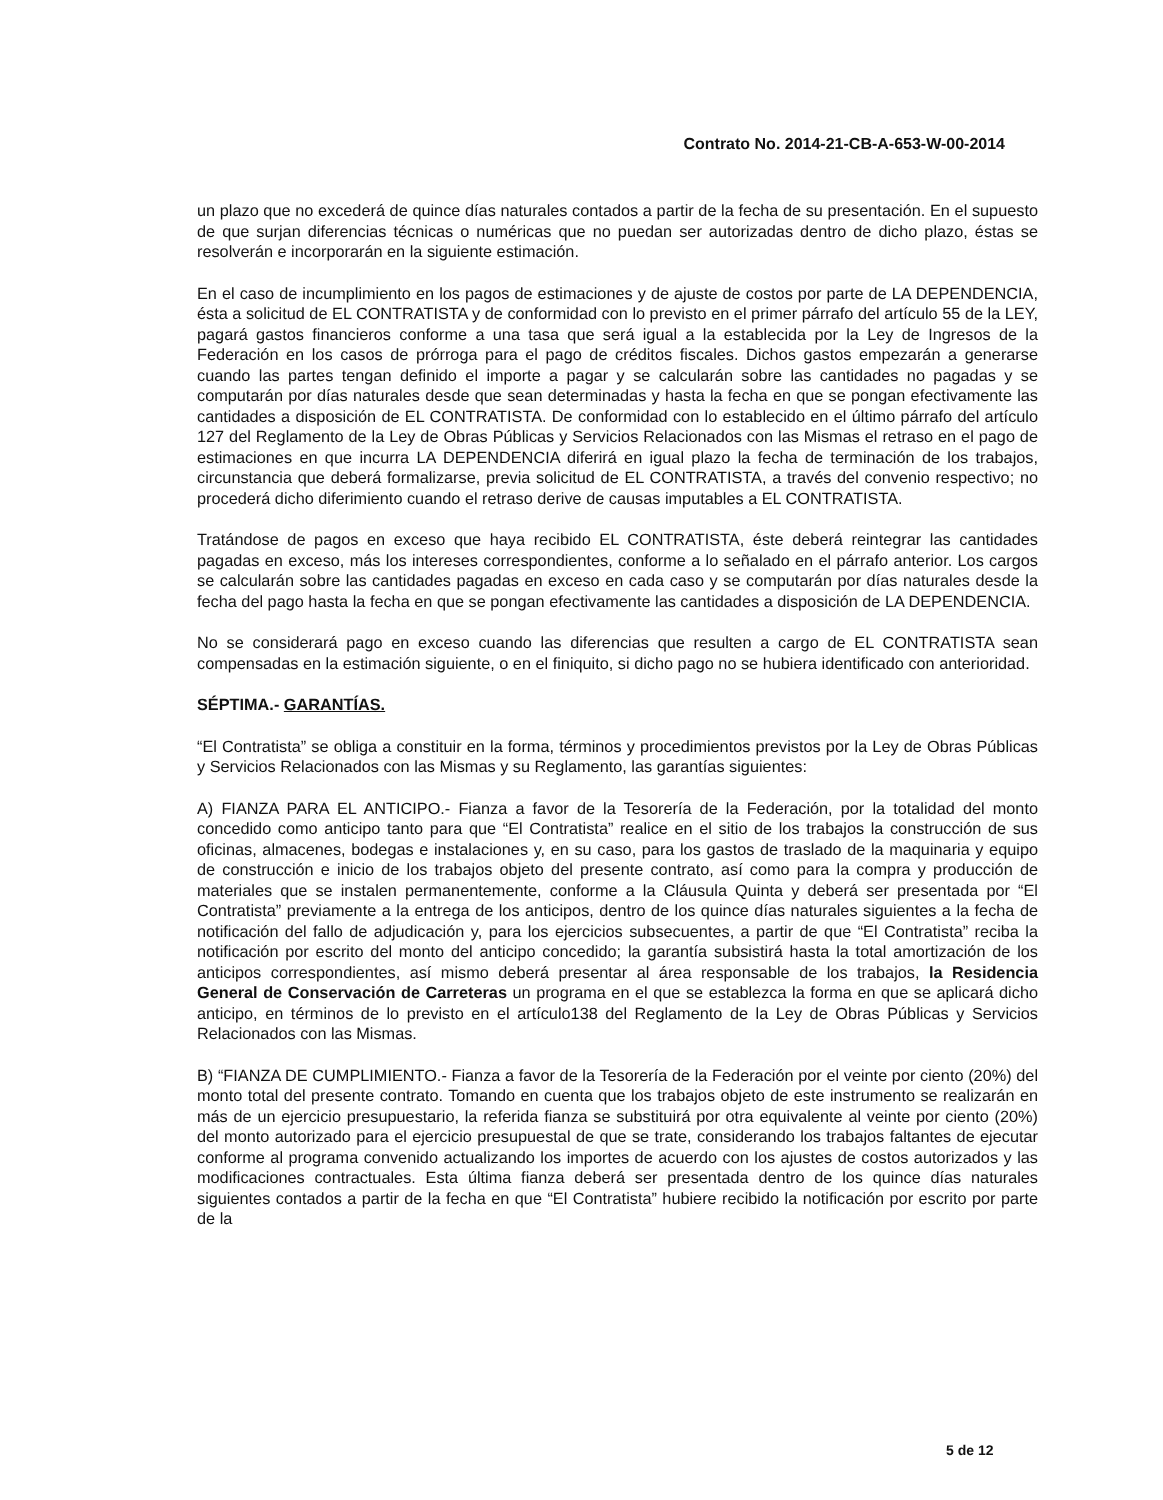Contrato No. 2014-21-CB-A-653-W-00-2014
un plazo que no excederá de quince días naturales contados a partir de la fecha de su presentación. En el supuesto de que surjan diferencias técnicas o numéricas que no puedan ser autorizadas dentro de dicho plazo, éstas se resolverán e incorporarán en la siguiente estimación.
En el caso de incumplimiento en los pagos de estimaciones y de ajuste de costos por parte de LA DEPENDENCIA, ésta a solicitud de EL CONTRATISTA y de conformidad con lo previsto en el primer párrafo del artículo 55 de la LEY, pagará gastos financieros conforme a una tasa que será igual a la establecida por la Ley de Ingresos de la Federación en los casos de prórroga para el pago de créditos fiscales. Dichos gastos empezarán a generarse cuando las partes tengan definido el importe a pagar y se calcularán sobre las cantidades no pagadas y se computarán por días naturales desde que sean determinadas y hasta la fecha en que se pongan efectivamente las cantidades a disposición de EL CONTRATISTA. De conformidad con lo establecido en el último párrafo del artículo 127 del Reglamento de la Ley de Obras Públicas y Servicios Relacionados con las Mismas el retraso en el pago de estimaciones en que incurra LA DEPENDENCIA diferirá en igual plazo la fecha de terminación de los trabajos, circunstancia que deberá formalizarse, previa solicitud de EL CONTRATISTA, a través del convenio respectivo; no procederá dicho diferimiento cuando el retraso derive de causas imputables a EL CONTRATISTA.
Tratándose de pagos en exceso que haya recibido EL CONTRATISTA, éste deberá reintegrar las cantidades pagadas en exceso, más los intereses correspondientes, conforme a lo señalado en el párrafo anterior. Los cargos se calcularán sobre las cantidades pagadas en exceso en cada caso y se computarán por días naturales desde la fecha del pago hasta la fecha en que se pongan efectivamente las cantidades a disposición de LA DEPENDENCIA.
No se considerará pago en exceso cuando las diferencias que resulten a cargo de EL CONTRATISTA sean compensadas en la estimación siguiente, o en el finiquito, si dicho pago no se hubiera identificado con anterioridad.
SÉPTIMA.- GARANTÍAS.
“El Contratista” se obliga a constituir en la forma, términos y procedimientos previstos por la Ley de Obras Públicas y Servicios Relacionados con las Mismas y su Reglamento, las garantías siguientes:
A) FIANZA PARA EL ANTICIPO.- Fianza a favor de la Tesorería de la Federación, por la totalidad del monto concedido como anticipo tanto para que “El Contratista” realice en el sitio de los trabajos la construcción de sus oficinas, almacenes, bodegas e instalaciones y, en su caso, para los gastos de traslado de la maquinaria y equipo de construcción e inicio de los trabajos objeto del presente contrato, así como para la compra y producción de materiales que se instalen permanentemente, conforme a la Cláusula Quinta y deberá ser presentada por “El Contratista” previamente a la entrega de los anticipos, dentro de los quince días naturales siguientes a la fecha de notificación del fallo de adjudicación y, para los ejercicios subsecuentes, a partir de que “El Contratista” reciba la notificación por escrito del monto del anticipo concedido; la garantía subsistirá hasta la total amortización de los anticipos correspondientes, así mismo deberá presentar al área responsable de los trabajos, la Residencia General de Conservación de Carreteras un programa en el que se establezca la forma en que se aplicará dicho anticipo, en términos de lo previsto en el artículo138 del Reglamento de la Ley de Obras Públicas y Servicios Relacionados con las Mismas.
B) “FIANZA DE CUMPLIMIENTO.- Fianza a favor de la Tesorería de la Federación por el veinte por ciento (20%) del monto total del presente contrato. Tomando en cuenta que los trabajos objeto de este instrumento se realizarán en más de un ejercicio presupuestario, la referida fianza se substituirá por otra equivalente al veinte por ciento (20%) del monto autorizado para el ejercicio presupuestal de que se trate, considerando los trabajos faltantes de ejecutar conforme al programa convenido actualizando los importes de acuerdo con los ajustes de costos autorizados y las modificaciones contractuales. Esta última fianza deberá ser presentada dentro de los quince días naturales siguientes contados a partir de la fecha en que “El Contratista” hubiere recibido la notificación por escrito por parte de la
5 de 12